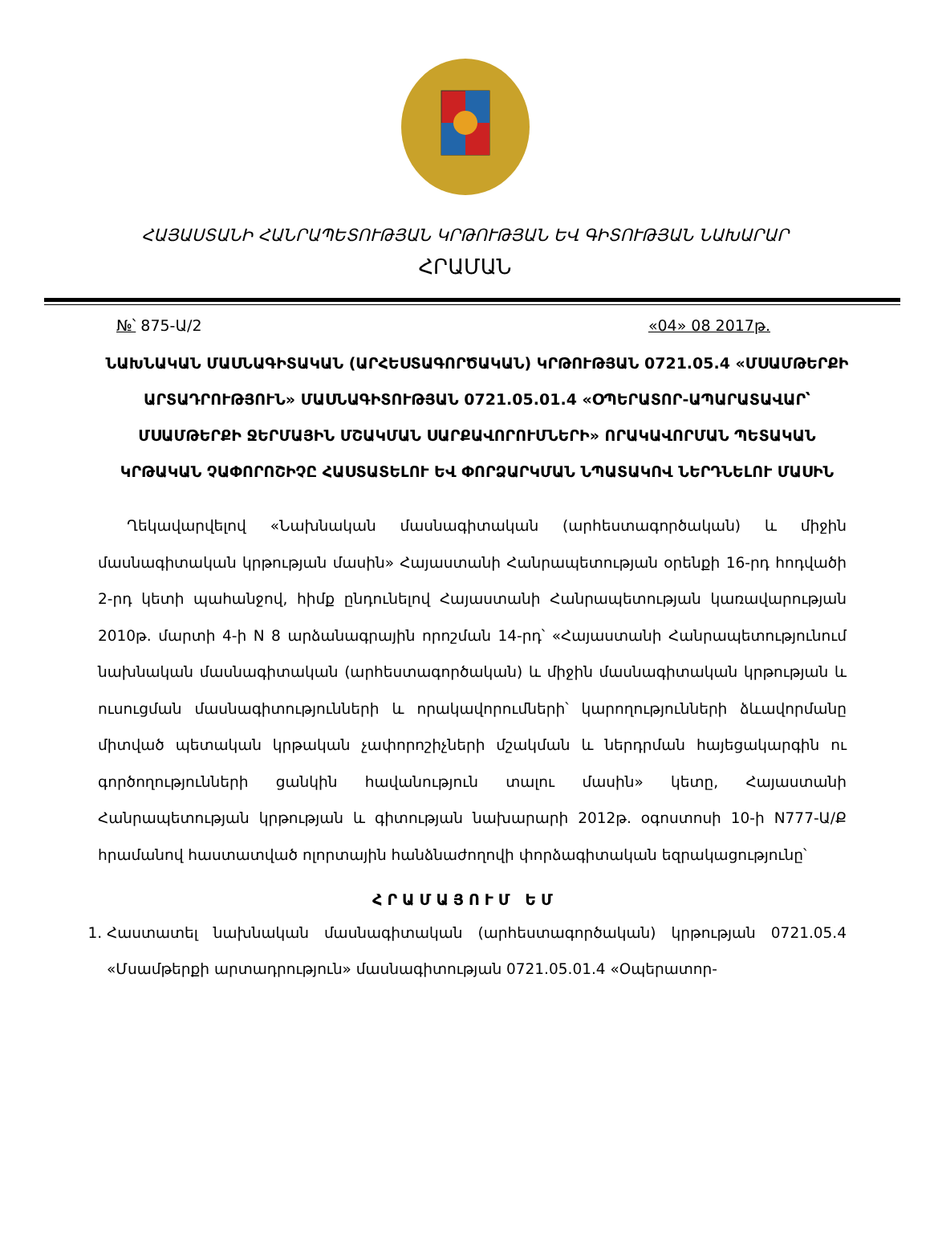ՀԱՅԱՍՏԱՆԻ ՀԱՆՐԱՊԵՏՈՒԹՅԱՆ ԿՐԹՈՒԹՅԱՆ ԵՎ ԳԻՏՈՒԹՅԱՆ ՆԱԽԱՐԱՐ
ՀՐԱՄԱՆ
№՝ 875-Ա/2 «04» 08 2017թ.
ՆԱԽՆԱԿԱՆ ՄԱՍՆԱԳԻՏԱԿԱՆ (ԱՐՀԵՍՏԱԳՈՐԾԱԿԱՆ) ԿՐԹՈՒԹՅԱՆ 0721.05.4 «ՄՍԱՄԹԵՐՔԻ ԱՐՏԱԴՐՈՒԹՅՈՒՆ» ՄԱՍՆԱԳԻՏՈՒԹՅԱՆ 0721.05.01.4 «ՕՊԵՐԱՏՈՐ-ԱՊԱՐԱՏԱՎԱՐ՝ ՄՍԱՄԹԵՐՔԻ ՋԵՐՄԱՅԻՆ ՄՇԱԿՄԱՆ ՍԱՐՔԱՎՈՐՈՒՄՆԵՐԻ» ՈՐԱԿԱՎՈՐՄԱՆ ՊԵՏԱԿԱՆ ԿՐԹԱԿԱՆ ՉԱՓՈՐՈՇԻՉԸ ՀԱՍՏԱՏԵԼՈՒ ԵՎ ՓՈՐՁԱՐԿՄԱՆ ՆՊԱՏԱԿՈՎ ՆԵՐԴՆԵԼՈՒ ՄԱՍԻՆ
Ղեկավարվելով «Նախնական մասնագիտական (արհեստագործական) և միջին մասնագիտական կրթության մասին» Հայաստանի Հանրապետության օրենքի 16-րդ հոդվածի 2-րդ կետի պահանջով, հիմք ընդունելով Հայաստանի Հանրապետության կառավարության 2010թ. մարտի 4-ի N 8 արձանագրային որոշման 14-րդ՝ «Հայաստանի Հանրապետությունում նախնական մասնագիտական (արհեստագործական) և միջին մասնագիտական կրթության և ուսուցման մասնագիտությունների և որակավորումների՝ կարողությունների ձևավորմանը միտված պետական կրթական չափորոշիչների մշակման և ներդրման հայեցակարգին ու գործողությունների ցանկին հավանություն տալու մասին» կետը, Հայաստանի Հանրապետության կրթության և գիտության նախարարի 2012թ. օգոստոսի 10-ի N777-Ա/Ք հրամանով հաստատված ոլորտային հանձնաժողովի փորձագիտական եզրակացությունը՝
ՀՐԱՄԱՅՈՒՄ ԵՄ
1. Հաստատել նախնական մասնագիտական (արհեստագործական) կրթության 0721.05.4 «Մսամթերքի արտադրություն» մասնագիտության 0721.05.01.4 «Օպերատոր-